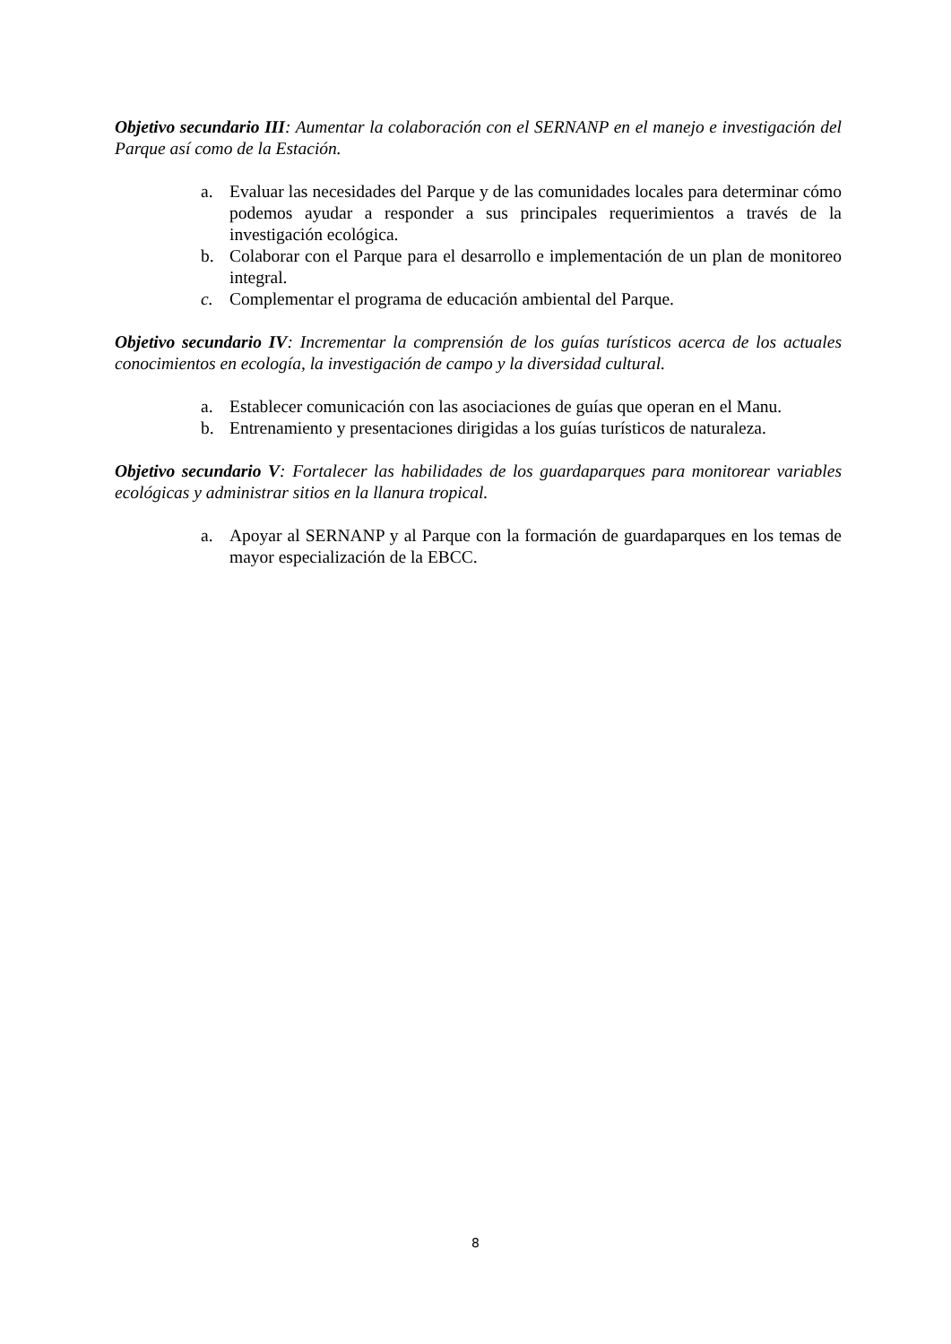Objetivo secundario III: Aumentar la colaboración con el SERNANP en el manejo e investigación del Parque así como de la Estación.
a. Evaluar las necesidades del Parque y de las comunidades locales para determinar cómo podemos ayudar a responder a sus principales requerimientos a través de la investigación ecológica.
b. Colaborar con el Parque para el desarrollo e implementación de un plan de monitoreo integral.
c. Complementar el programa de educación ambiental del Parque.
Objetivo secundario IV: Incrementar la comprensión de los guías turísticos acerca de los actuales conocimientos en ecología, la investigación de campo y la diversidad cultural.
a. Establecer comunicación con las asociaciones de guías que operan en el Manu.
b. Entrenamiento y presentaciones dirigidas a los guías turísticos de naturaleza.
Objetivo secundario V: Fortalecer las habilidades de los guardaparques para monitorear variables ecológicas y administrar sitios en la llanura tropical.
a. Apoyar al SERNANP y al Parque con la formación de guardaparques en los temas de mayor especialización de la EBCC.
8